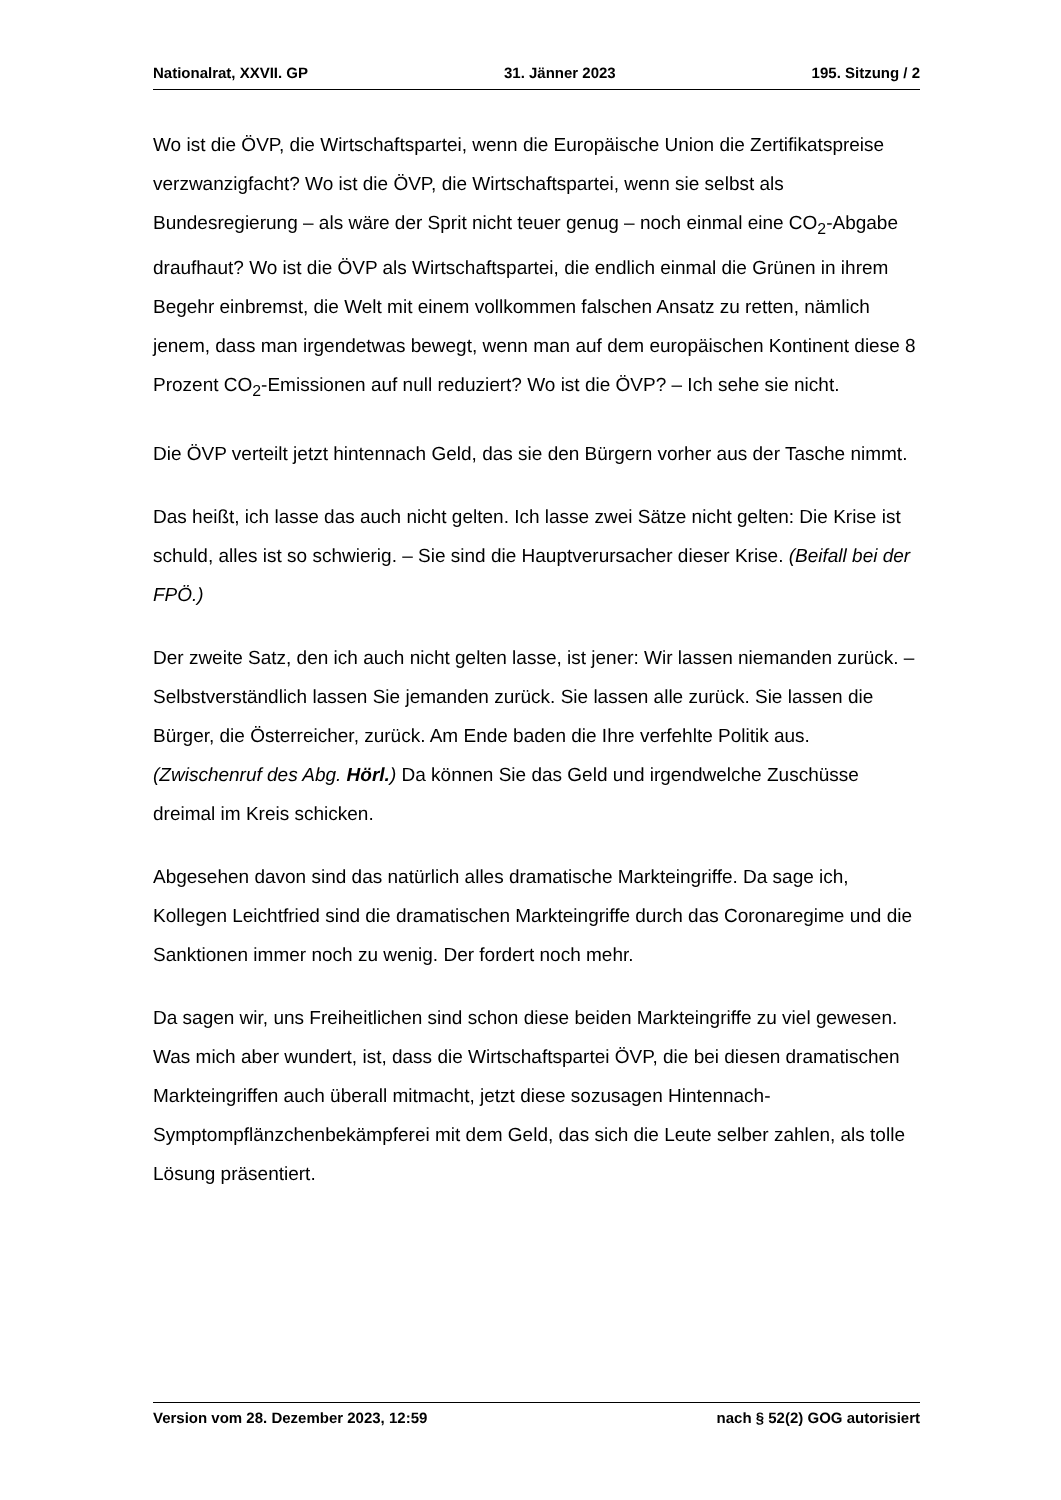Nationalrat, XXVII. GP 31. Jänner 2023 195. Sitzung / 2
Wo ist die ÖVP, die Wirtschaftspartei, wenn die Europäische Union die Zertifi­katspreise verzwanzigfacht? Wo ist die ÖVP, die Wirtschaftspartei, wenn sie selbst als Bundesregierung – als wäre der Sprit nicht teuer genug – noch einmal eine CO<sub>2</sub>-Abgabe draufhaut? Wo ist die ÖVP als Wirtschaftspartei, die endlich einmal die Grünen in ihrem Begehr einbremst, die Welt mit einem vollkommen falschen Ansatz zu retten, nämlich jenem, dass man irgend­etwas bewegt, wenn man auf dem europäischen Kontinent diese 8 Prozent CO<sub>2</sub>-Emissionen auf null reduziert? Wo ist die ÖVP? – Ich sehe sie nicht.
Die ÖVP verteilt jetzt hintennach Geld, das sie den Bürgern vorher aus der Ta­sche nimmt.
Das heißt, ich lasse das auch nicht gelten. Ich lasse zwei Sätze nicht gelten: Die Krise ist schuld, alles ist so schwierig. – Sie sind die Hauptverursacher die­ser Krise. (Beifall bei der FPÖ.)
Der zweite Satz, den ich auch nicht gelten lasse, ist jener: Wir lassen niemanden zurück. – Selbstverständlich lassen Sie jemanden zurück. Sie lassen alle zu­rück. Sie lassen die Bürger, die Österreicher, zurück. Am Ende baden die Ihre verfehlte Politik aus. (Zwischenruf des Abg. Hörl.) Da können Sie das Geld und irgendwelche Zuschüsse dreimal im Kreis schicken.
Abgesehen davon sind das natürlich alles dramatische Markteingriffe. Da sage ich, Kollegen Leichtfried sind die dramatischen Markteingriffe durch das Coronaregime und die Sanktionen immer noch zu wenig. Der fordert noch mehr.
Da sagen wir, uns Freiheitlichen sind schon diese beiden Markteingriffe zu viel gewesen. Was mich aber wundert, ist, dass die Wirtschaftspartei ÖVP, die bei diesen dramatischen Markteingriffen auch überall mitmacht, jetzt diese sozusagen Hintennach-Symptompflänzchenbekämpferei mit dem Geld, das sich die Leute selber zahlen, als tolle Lösung präsentiert.
Version vom 28. Dezember 2023, 12:59 nach § 52(2) GOG autorisiert